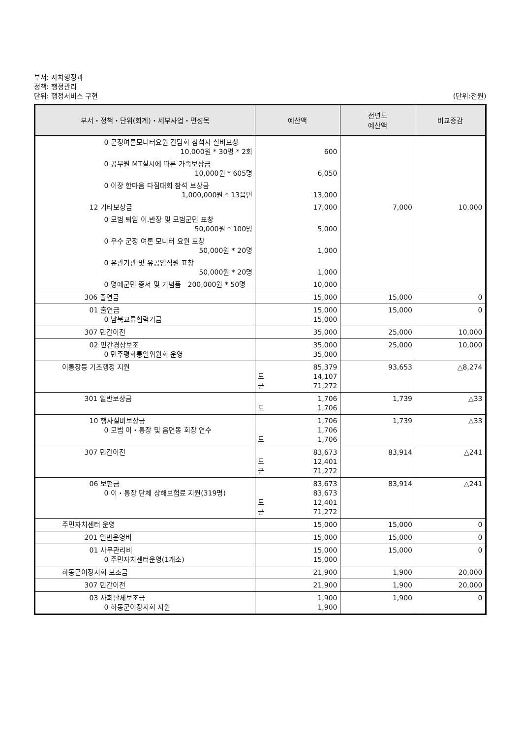부서: 자치행정과
정책: 행정관리
단위: 행정서비스 구현 (단위:천원)
| 부서・정책・단위(회계)・세부사업・편성목 | 예산액 | 전년도 예산액 | 비교증감 |
| --- | --- | --- | --- |
| 0 군정여론모니터요원 간담회 참석자 실비보상 10,000원 * 30명 * 2회 | 600 | | |
| 0 공무원 MT실시에 따른 가족보상금 10,000원 * 605명 | 6,050 | | |
| 0 이장 한마음 다짐대회 참석 보상금 1,000,000원 * 13읍면 | 13,000 | | |
| 12 기타보상금 | 17,000 | 7,000 | 10,000 |
| 0 모범 퇴임 이.반장 및 모범군민 표창 50,000원 * 100명 | 5,000 | | |
| 0 우수 군정 여론 모니터 요원 표창 50,000원 * 20명 | 1,000 | | |
| 0 유관기관 및 유공임직원 표창 50,000원 * 20명 | 1,000 | | |
| 0 명예군민 증서 및 기념품 200,000원 * 50명 | 10,000 | | |
| 306 출연금 | 15,000 | 15,000 | 0 |
| 01 출연금 0 남북교류협력기금 | 15,000 15,000 | 15,000 | 0 |
| 307 민간이전 | 35,000 | 25,000 | 10,000 |
| 02 민간경상보조 0 민주평화통일위원회 운영 | 35,000 35,000 | 25,000 | 10,000 |
| 이통장등 기초행정 지원 | 85,379 도 14,107 군 71,272 | 93,653 | △8,274 |
| 301 일반보상금 | 1,706 도 1,706 | 1,739 | △33 |
| 10 행사실비보상금 0 모범 이・통장 및 읍면동 회장 연수 | 1,706 1,706 도 1,706 | 1,739 | △33 |
| 307 민간이전 | 83,673 도 12,401 군 71,272 | 83,914 | △241 |
| 06 보험금 0 이・통장 단체 상해보험료 지원(319명) | 83,673 83,673 도 12,401 군 71,272 | 83,914 | △241 |
| 주민자치센터 운영 | 15,000 | 15,000 | 0 |
| 201 일반운영비 | 15,000 | 15,000 | 0 |
| 01 사무관리비 0 주민자치센터운영(1개소) | 15,000 15,000 | 15,000 | 0 |
| 하동군이장지회 보조금 | 21,900 | 1,900 | 20,000 |
| 307 민간이전 | 21,900 | 1,900 | 20,000 |
| 03 사회단체보조금 0 하동군이장지회 지원 | 1,900 1,900 | 1,900 | 0 |